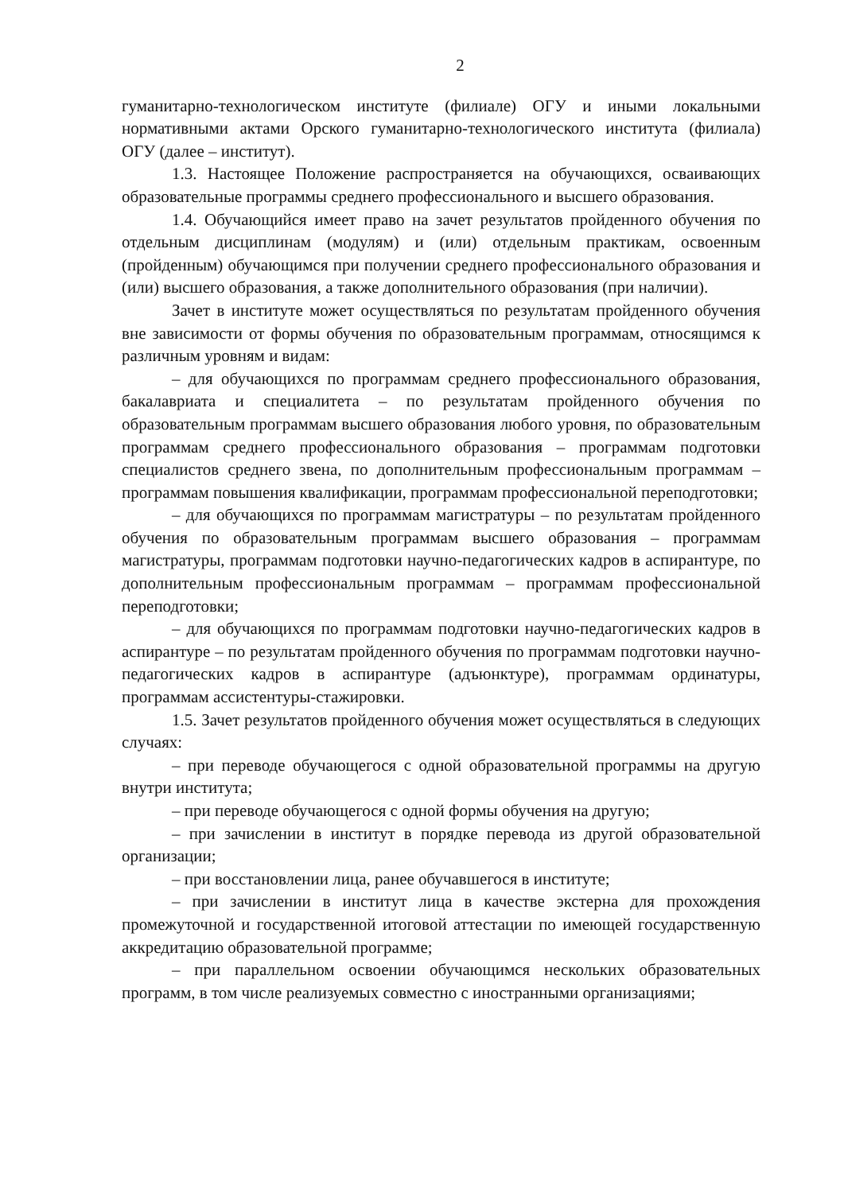2
гуманитарно-технологическом институте (филиале) ОГУ и иными локальными нормативными актами Орского гуманитарно-технологического института (филиала) ОГУ (далее – институт).
1.3. Настоящее Положение распространяется на обучающихся, осваивающих образовательные программы среднего профессионального и высшего образования.
1.4. Обучающийся имеет право на зачет результатов пройденного обучения по отдельным дисциплинам (модулям) и (или) отдельным практикам, освоенным (пройденным) обучающимся при получении среднего профессионального образования и (или) высшего образования, а также дополнительного образования (при наличии).
Зачет в институте может осуществляться по результатам пройденного обучения вне зависимости от формы обучения по образовательным программам, относящимся к различным уровням и видам:
– для обучающихся по программам среднего профессионального образования, бакалавриата и специалитета – по результатам пройденного обучения по образовательным программам высшего образования любого уровня, по образовательным программам среднего профессионального образования – программам подготовки специалистов среднего звена, по дополнительным профессиональным программам – программам повышения квалификации, программам профессиональной переподготовки;
– для обучающихся по программам магистратуры – по результатам пройденного обучения по образовательным программам высшего образования – программам магистратуры, программам подготовки научно-педагогических кадров в аспирантуре, по дополнительным профессиональным программам – программам профессиональной переподготовки;
– для обучающихся по программам подготовки научно-педагогических кадров в аспирантуре – по результатам пройденного обучения по программам подготовки научно-педагогических кадров в аспирантуре (адъюнктуре), программам ординатуры, программам ассистентуры-стажировки.
1.5. Зачет результатов пройденного обучения может осуществляться в следующих случаях:
– при переводе обучающегося с одной образовательной программы на другую внутри института;
– при переводе обучающегося с одной формы обучения на другую;
– при зачислении в институт в порядке перевода из другой образовательной организации;
– при восстановлении лица, ранее обучавшегося в институте;
– при зачислении в институт лица в качестве экстерна для прохождения промежуточной и государственной итоговой аттестации по имеющей государственную аккредитацию образовательной программе;
– при параллельном освоении обучающимся нескольких образовательных программ, в том числе реализуемых совместно с иностранными организациями;